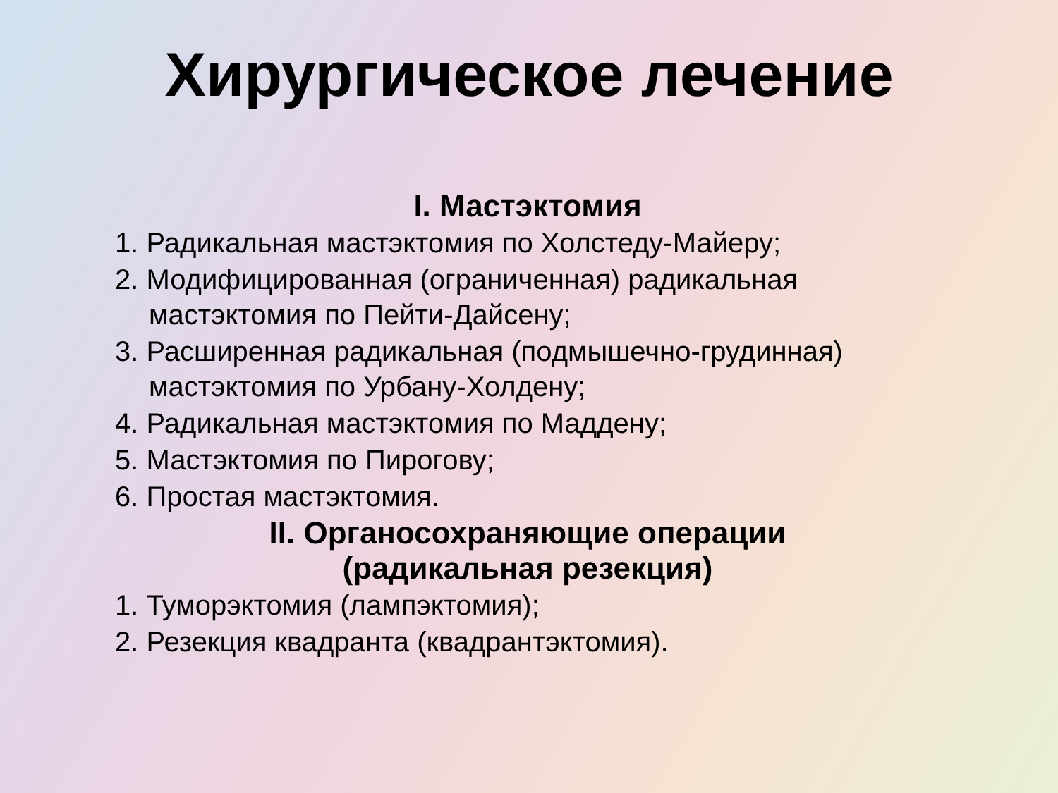Хирургическое лечение
I. Мастэктомия
1. Радикальная мастэктомия по Холстеду-Майеру;
2. Модифицированная (ограниченная) радикальная мастэктомия по Пейти-Дайсену;
3. Расширенная радикальная (подмышечно-грудинная) мастэктомия по Урбану-Холдену;
4. Радикальная мастэктомия по Маддену;
5. Мастэктомия по Пирогову;
6. Простая мастэктомия.
II. Органосохраняющие операции
(радикальная резекция)
1. Туморэктомия (лампэктомия);
2. Резекция квадранта (квадрантэктомия).